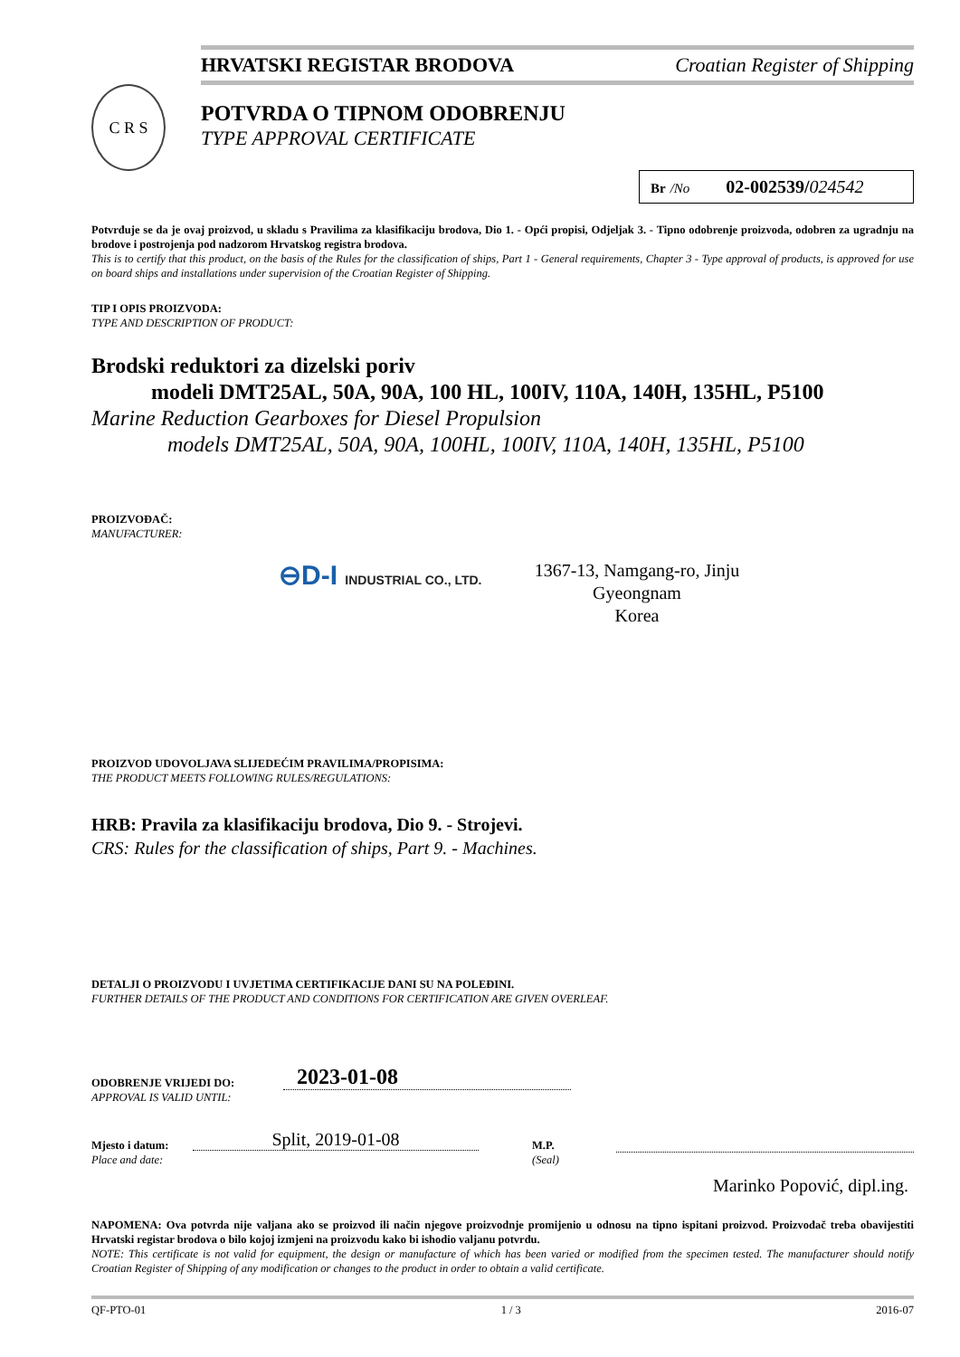HRVATSKI REGISTAR BRODOVA Croatian Register of Shipping
C R S
POTVRDA O TIPNOM ODOBRENJU
TYPE APPROVAL CERTIFICATE
Br /No 02-002539/024542
Potvrđuje se da je ovaj proizvod, u skladu s Pravilima za klasifikaciju brodova, Dio 1. - Opći propisi, Odjeljak 3. - Tipno odobrenje proizvoda, odobren za ugradnju na brodove i postrojenja pod nadzorom Hrvatskog registra brodova.
This is to certify that this product, on the basis of the Rules for the classification of ships, Part 1 - General requirements, Chapter 3 - Type approval of products, is approved for use on board ships and installations under supervision of the Croatian Register of Shipping.
TIP I OPIS PROIZVODA:
TYPE AND DESCRIPTION OF PRODUCT:
Brodski reduktori za dizelski poriv
modeli DMT25AL, 50A, 90A, 100 HL, 100IV, 110A, 140H, 135HL, P5100
Marine Reduction Gearboxes for Diesel Propulsion
models DMT25AL, 50A, 90A, 100HL, 100IV, 110A, 140H, 135HL, P5100
PROIZVOĐAČ:
MANUFACTURER:
⊖D-I INDUSTRIAL CO., LTD.
1367-13, Namgang-ro, Jinju
Gyeongnam
Korea
PROIZVOD UDOVOLJAVA SLIJEDEĆIM PRAVILIMA/PROPISIMA:
THE PRODUCT MEETS FOLLOWING RULES/REGULATIONS:
HRB: Pravila za klasifikaciju brodova, Dio 9. - Strojevi.
CRS: Rules for the classification of ships, Part 9. - Machines.
DETALJI O PROIZVODU I UVJETIMA CERTIFIKACIJE DANI SU NA POLEĐINI.
FURTHER DETAILS OF THE PRODUCT AND CONDITIONS FOR CERTIFICATION ARE GIVEN OVERLEAF.
ODOBRENJE VRIJEDI DO:
APPROVAL IS VALID UNTIL:
2023-01-08
Mjesto i datum:
Place and date:
Split, 2019-01-08
M.P.
(Seal)
Marinko Popović, dipl.ing.
NAPOMENA: Ova potvrda nije valjana ako se proizvod ili način njegove proizvodnje promijenio u odnosu na tipno ispitani proizvod. Proizvođač treba obavijestiti Hrvatski registar brodova o bilo kojoj izmjeni na proizvodu kako bi ishodio valjanu potvrdu.
NOTE: This certificate is not valid for equipment, the design or manufacture of which has been varied or modified from the specimen tested. The manufacturer should notify Croatian Register of Shipping of any modification or changes to the product in order to obtain a valid certificate.
QF-PTO-01 1 / 3 2016-07